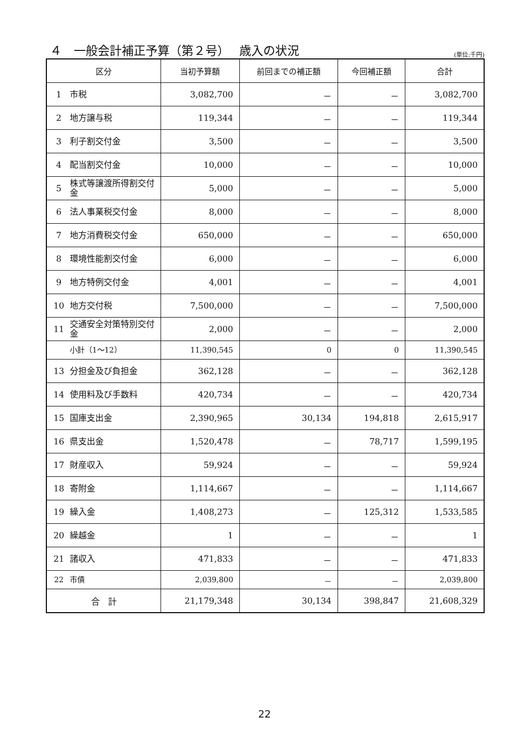４　一般会計補正予算（第２号）　 歳入の状況
(単位:千円)
| 区分 | | 当初予算額 | 前回までの補正額 | 今回補正額 | 合計 |
| --- | --- | --- | --- | --- | --- |
| 1 | 市税 | 3,082,700 | － | － | 3,082,700 |
| 2 | 地方譲与税 | 119,344 | － | － | 119,344 |
| 3 | 利子割交付金 | 3,500 | － | － | 3,500 |
| 4 | 配当割交付金 | 10,000 | － | － | 10,000 |
| 5 | 株式等譲渡所得割交付金 | 5,000 | － | － | 5,000 |
| 6 | 法人事業税交付金 | 8,000 | － | － | 8,000 |
| 7 | 地方消費税交付金 | 650,000 | － | － | 650,000 |
| 8 | 環境性能割交付金 | 6,000 | － | － | 6,000 |
| 9 | 地方特例交付金 | 4,001 | － | － | 4,001 |
| 10 | 地方交付税 | 7,500,000 | － | － | 7,500,000 |
| 11 | 交通安全対策特別交付金 | 2,000 | － | － | 2,000 |
| | 小計（1～12） | 11,390,545 | 0 | 0 | 11,390,545 |
| 13 | 分担金及び負担金 | 362,128 | － | － | 362,128 |
| 14 | 使用料及び手数料 | 420,734 | － | － | 420,734 |
| 15 | 国庫支出金 | 2,390,965 | 30,134 | 194,818 | 2,615,917 |
| 16 | 県支出金 | 1,520,478 | － | 78,717 | 1,599,195 |
| 17 | 財産収入 | 59,924 | － | － | 59,924 |
| 18 | 寄附金 | 1,114,667 | － | － | 1,114,667 |
| 19 | 繰入金 | 1,408,273 | － | 125,312 | 1,533,585 |
| 20 | 繰越金 | 1 | － | － | 1 |
| 21 | 諸収入 | 471,833 | － | － | 471,833 |
| 22 | 市債 | 2,039,800 | － | － | 2,039,800 |
| 合 計 | | 21,179,348 | 30,134 | 398,847 | 21,608,329 |
22